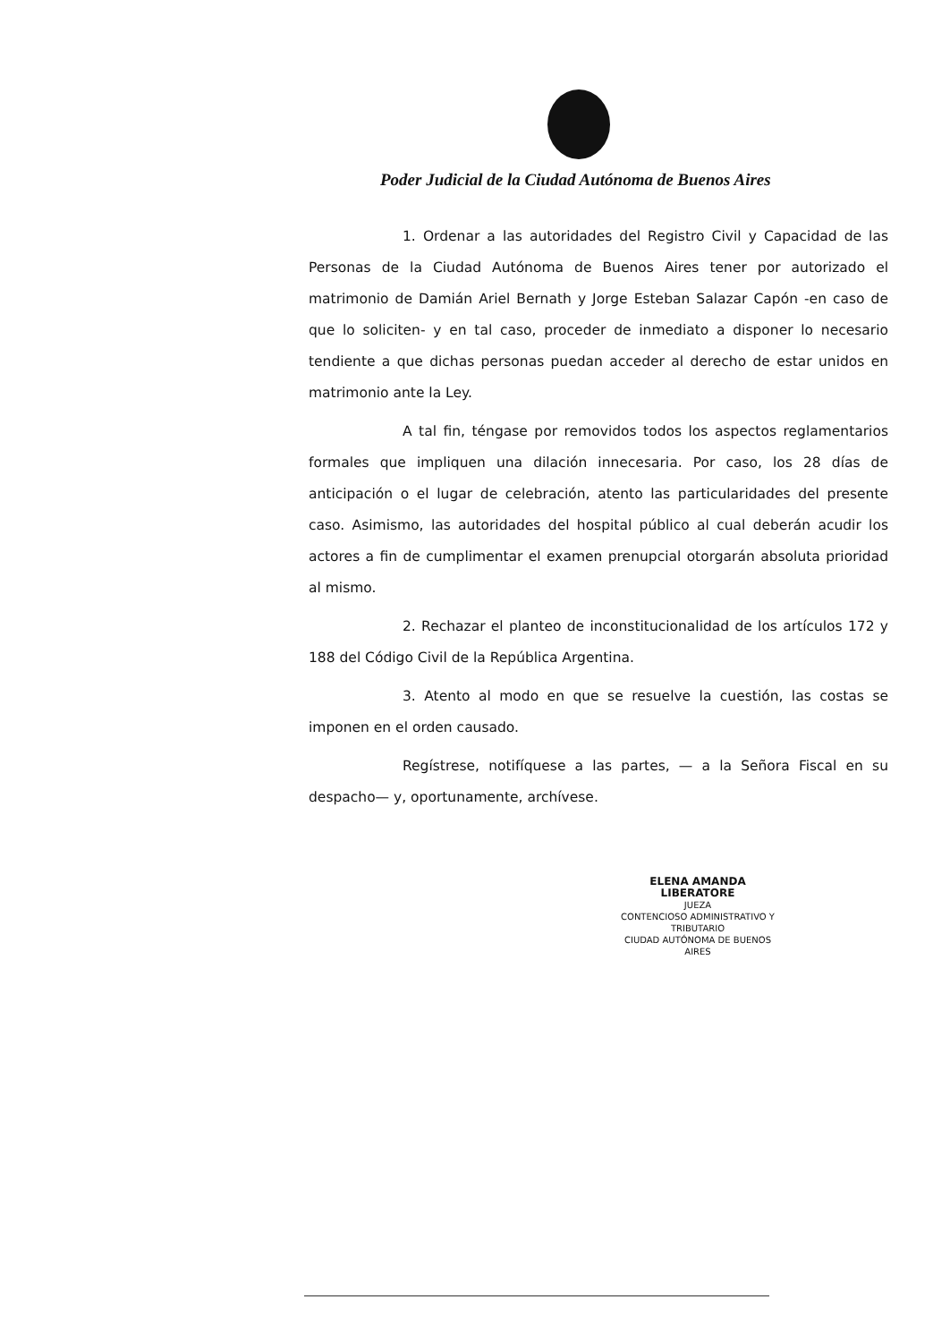Poder Judicial de la Ciudad Autónoma de Buenos Aires
1. Ordenar a las autoridades del Registro Civil y Capacidad de las Personas de la Ciudad Autónoma de Buenos Aires tener por autorizado el matrimonio de Damián Ariel Bernath y Jorge Esteban Salazar Capón -en caso de que lo soliciten- y en tal caso, proceder de inmediato a disponer lo necesario tendiente a que dichas personas puedan acceder al derecho de estar unidos en matrimonio ante la Ley.
A tal fin, téngase por removidos todos los aspectos reglamentarios formales que impliquen una dilación innecesaria. Por caso, los 28 días de anticipación o el lugar de celebración, atento las particularidades del presente caso. Asimismo, las autoridades del hospital público al cual deberán acudir los actores a fin de cumplimentar el examen prenupcial otorgarán absoluta prioridad al mismo.
2. Rechazar el planteo de inconstitucionalidad de los artículos 172 y 188 del Código Civil de la República Argentina.
3. Atento al modo en que se resuelve la cuestión, las costas se imponen en el orden causado.
Regístrese, notifíquese a las partes, — a la Señora Fiscal en su despacho— y, oportunamente, archívese.
ELENA AMANDA LIBERATORE
JUEZA
CONTENCIOSO ADMINISTRATIVO Y TRIBUTARIO
CIUDAD AUTÓNOMA DE BUENOS AIRES